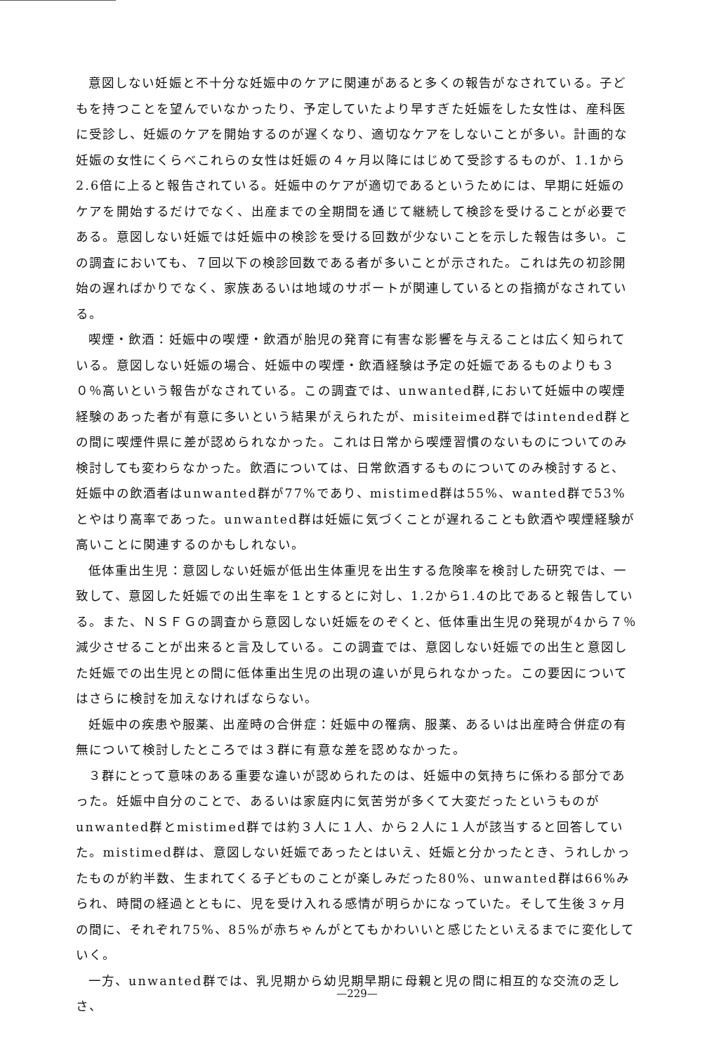意図しない妊娠と不十分な妊娠中のケアに関連があると多くの報告がなされている。子どもを持つことを望んでいなかったり、予定していたより早すぎた妊娠をした女性は、産科医に受診し、妊娠のケアを開始するのが遅くなり、適切なケアをしないことが多い。計画的な妊娠の女性にくらべこれらの女性は妊娠の４ヶ月以降にはじめて受診するものが、1.1から2.6倍に上ると報告されている。妊娠中のケアが適切であるというためには、早期に妊娠のケアを開始するだけでなく、出産までの全期間を通じて継続して検診を受けることが必要である。意図しない妊娠では妊娠中の検診を受ける回数が少ないことを示した報告は多い。この調査においても、７回以下の検診回数である者が多いことが示された。これは先の初診開始の遅ればかりでなく、家族あるいは地域のサポートが関連しているとの指摘がなされている。
喫煙・飲酒：妊娠中の喫煙・飲酒が胎児の発育に有害な影響を与えることは広く知られている。意図しない妊娠の場合、妊娠中の喫煙・飲酒経験は予定の妊娠であるものよりも３０％高いという報告がなされている。この調査では、unwanted群,において妊娠中の喫煙経験のあった者が有意に多いという結果がえられたが、misiteimed群ではintended群との間に喫煙件県に差が認められなかった。これは日常から喫煙習慣のないものについてのみ検討しても変わらなかった。飲酒については、日常飲酒するものについてのみ検討すると、妊娠中の飲酒者はunwanted群が77%であり、mistimed群は55%、wanted群で53%とやはり高率であった。unwanted群は妊娠に気づくことが遅れることも飲酒や喫煙経験が高いことに関連するのかもしれない。
低体重出生児：意図しない妊娠が低出生体重児を出生する危険率を検討した研究では、一致して、意図した妊娠での出生率を１とするとに対し、1.2から1.4の比であると報告している。また、ＮＳＦＧの調査から意図しない妊娠をのぞくと、低体重出生児の発現が4から７％減少させることが出来ると言及している。この調査では、意図しない妊娠での出生と意図した妊娠での出生児との間に低体重出生児の出現の違いが見られなかった。この要因についてはさらに検討を加えなければならない。
妊娠中の疾患や服薬、出産時の合併症：妊娠中の罹病、服薬、あるいは出産時合併症の有無について検討したところでは３群に有意な差を認めなかった。
３群にとって意味のある重要な違いが認められたのは、妊娠中の気持ちに係わる部分であった。妊娠中自分のことで、あるいは家庭内に気苦労が多くて大変だったというものがunwanted群とmistimed群では約３人に１人、から２人に１人が該当すると回答していた。mistimed群は、意図しない妊娠であったとはいえ、妊娠と分かったとき、うれしかったものが約半数、生まれてくる子どものことが楽しみだった80%、unwanted群は66%みられ、時間の経過とともに、児を受け入れる感情が明らかになっていた。そして生後３ヶ月の間に、それぞれ75%、85%が赤ちゃんがとてもかわいいと感じたといえるまでに変化していく。
一方、unwanted群では、乳児期から幼児期早期に母親と児の間に相互的な交流の乏しさ、
—229—